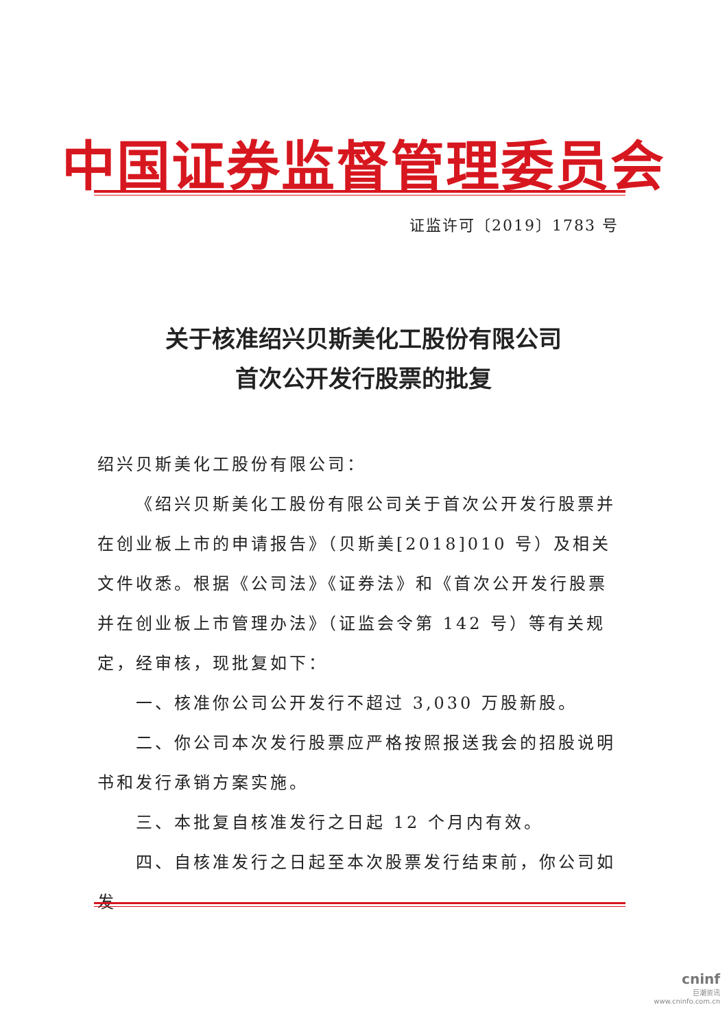中国证券监督管理委员会
证监许可〔2019〕1783 号
关于核准绍兴贝斯美化工股份有限公司
首次公开发行股票的批复
绍兴贝斯美化工股份有限公司：
《绍兴贝斯美化工股份有限公司关于首次公开发行股票并在创业板上市的申请报告》（贝斯美[2018]010 号）及相关文件收悉。根据《公司法》《证券法》和《首次公开发行股票并在创业板上市管理办法》（证监会令第 142 号）等有关规定，经审核，现批复如下：
一、核准你公司公开发行不超过 3,030 万股新股。
二、你公司本次发行股票应严格按照报送我会的招股说明书和发行承销方案实施。
三、本批复自核准发行之日起 12 个月内有效。
四、自核准发行之日起至本次股票发行结束前，你公司如发
cninf
巨潮资讯
www.cninfo.com.cn